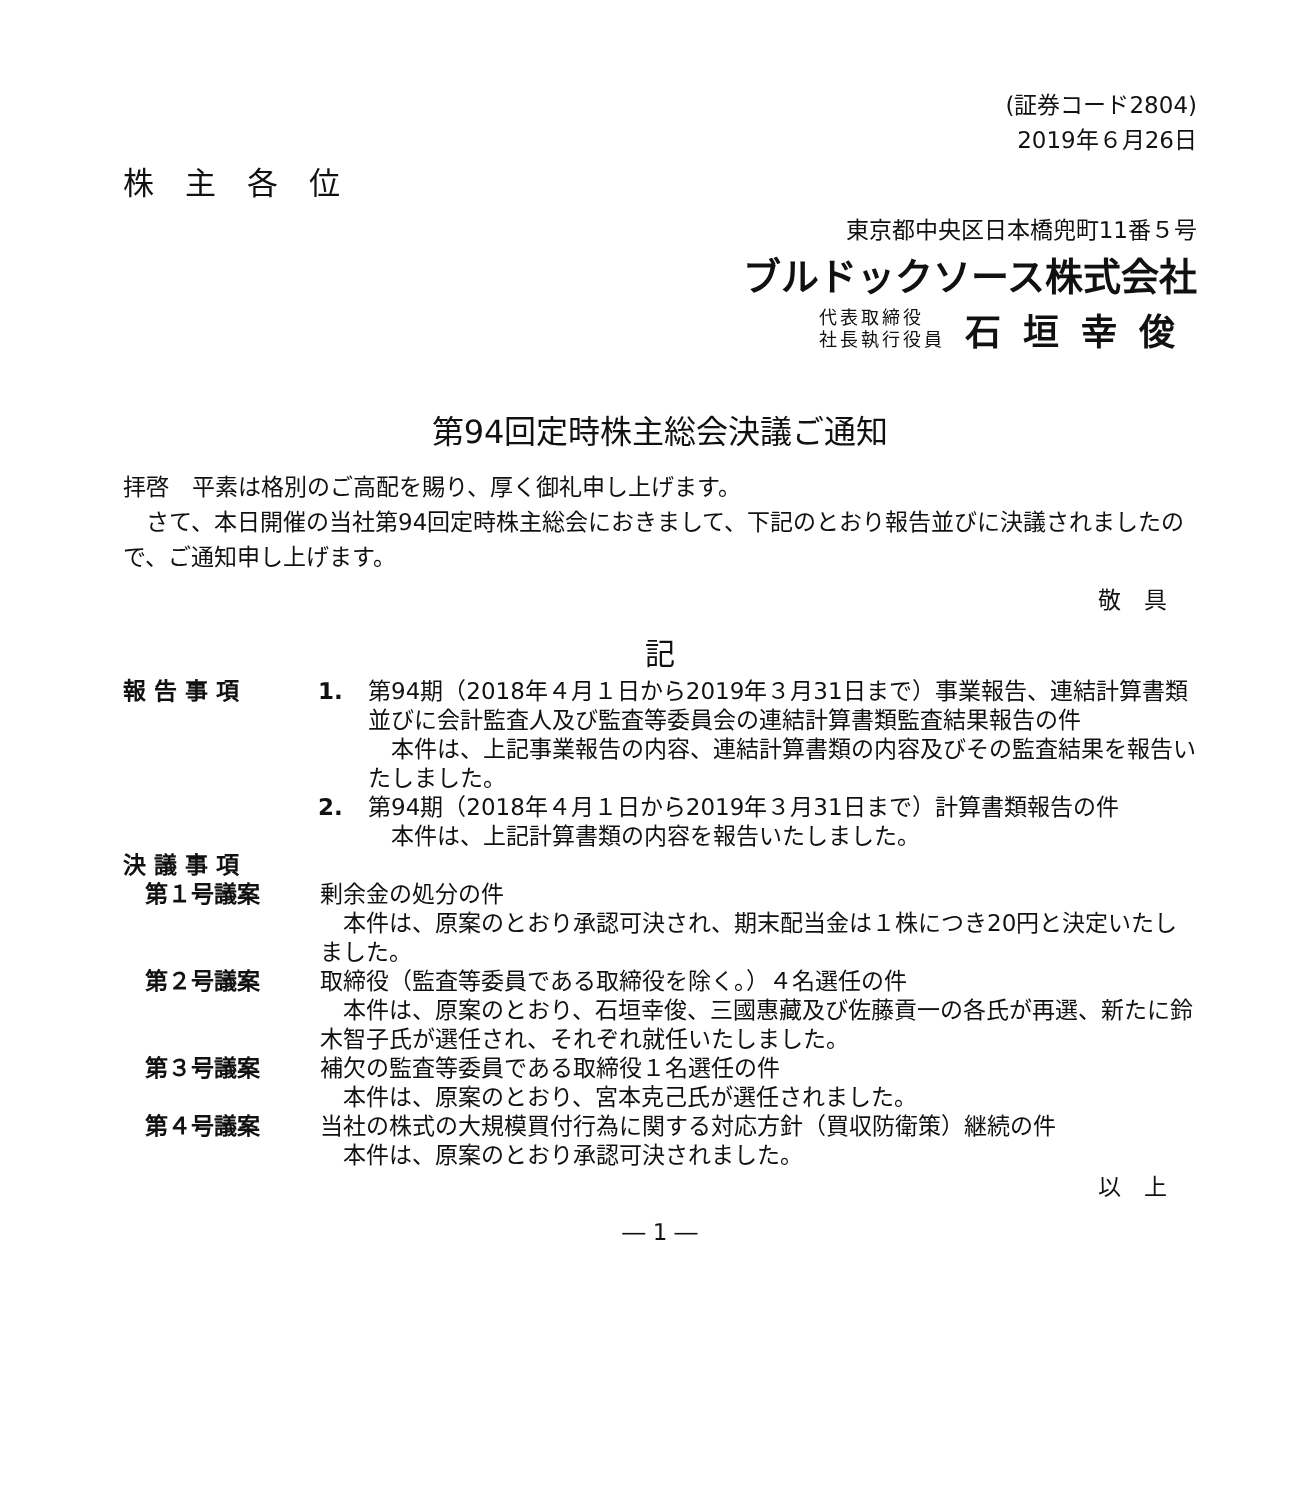(証券コード2804)
2019年６月26日
株　主　各　位
東京都中央区日本橋兜町11番５号
ブルドックソース株式会社
代表取締役
社長執行役員
石垣幸俊
第94回定時株主総会決議ご通知
拝啓　平素は格別のご高配を賜り、厚く御礼申し上げます。
　さて、本日開催の当社第94回定時株主総会におきまして、下記のとおり報告並びに決議されましたので、ご通知申し上げます。
敬　具
記
報 告 事 項 1. 第94期（2018年４月１日から2019年３月31日まで）事業報告、連結計算書類並びに会計監査人及び監査等委員会の連結計算書類監査結果報告の件
　本件は、上記事業報告の内容、連結計算書類の内容及びその監査結果を報告いたしました。
2. 第94期（2018年４月１日から2019年３月31日まで）計算書類報告の件
　本件は、上記計算書類の内容を報告いたしました。
決 議 事 項
第１号議案 剰余金の処分の件
　本件は、原案のとおり承認可決され、期末配当金は１株につき20円と決定いたしました。
第２号議案 取締役（監査等委員である取締役を除く。）４名選任の件
　本件は、原案のとおり、石垣幸俊、三國惠藏及び佐藤貢一の各氏が再選、新たに鈴木智子氏が選任され、それぞれ就任いたしました。
第３号議案 補欠の監査等委員である取締役１名選任の件
　本件は、原案のとおり、宮本克己氏が選任されました。
第４号議案 当社の株式の大規模買付行為に関する対応方針（買収防衛策）継続の件
　本件は、原案のとおり承認可決されました。
以　上
― 1 ―